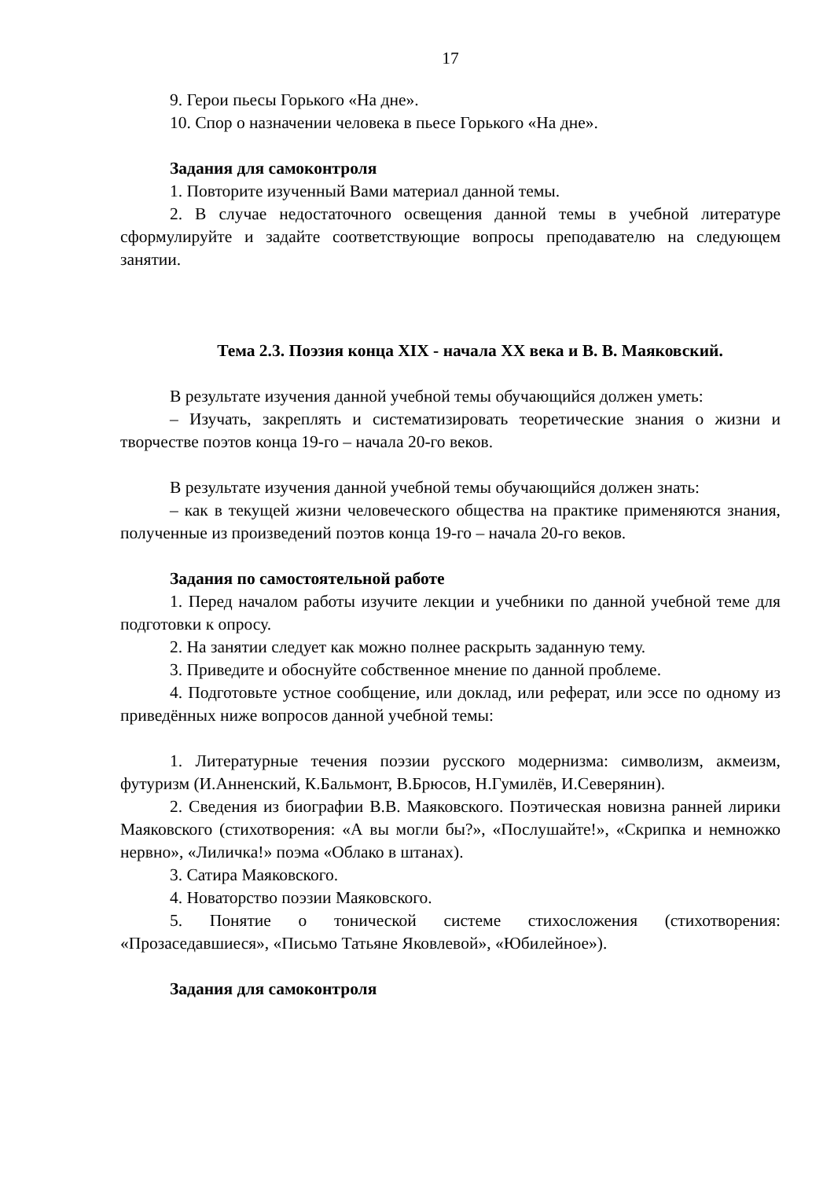17
9. Герои пьесы Горького «На дне».
10. Спор о назначении человека в пьесе Горького «На дне».
Задания для самоконтроля
1. Повторите изученный Вами материал данной темы.
2. В случае недостаточного освещения данной темы в учебной литературе сформулируйте и задайте соответствующие вопросы преподавателю на следующем занятии.
Тема 2.3. Поэзия конца XIX - начала XX века и В. В. Маяковский.
В результате изучения данной учебной темы обучающийся должен уметь:
– Изучать, закреплять и систематизировать теоретические знания о жизни и творчестве поэтов конца 19-го – начала 20-го веков.
В результате изучения данной учебной темы обучающийся должен знать:
– как в текущей жизни человеческого общества на практике применяются знания, полученные из произведений поэтов конца 19-го – начала 20-го веков.
Задания по самостоятельной работе
1. Перед началом работы изучите лекции и учебники по данной учебной теме для подготовки к опросу.
2. На занятии следует как можно полнее раскрыть заданную тему.
3. Приведите и обоснуйте собственное мнение по данной проблеме.
4. Подготовьте устное сообщение, или доклад, или реферат, или эссе по одному из приведённых ниже вопросов данной учебной темы:
1. Литературные течения поэзии русского модернизма: символизм, акмеизм, футуризм (И.Анненский, К.Бальмонт, В.Брюсов, Н.Гумилёв, И.Северянин).
2. Сведения из биографии В.В. Маяковского. Поэтическая новизна ранней лирики Маяковского (стихотворения: «А вы могли бы?», «Послушайте!», «Скрипка и немножко нервно», «Лиличка!» поэма «Облако в штанах).
3. Сатира Маяковского.
4. Новаторство поэзии Маяковского.
5. Понятие о тонической системе стихосложения (стихотворения: «Прозаседавшиеся», «Письмо Татьяне Яковлевой», «Юбилейное»).
Задания для самоконтроля